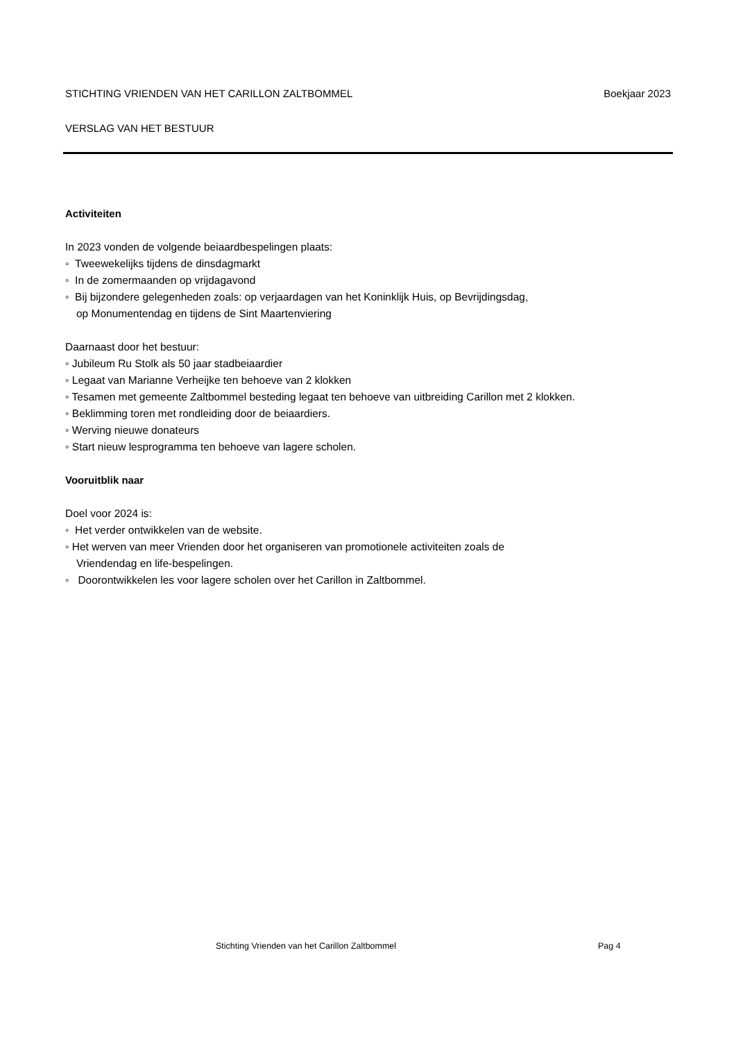STICHTING VRIENDEN VAN HET CARILLON ZALTBOMMEL Boekjaar 2023
VERSLAG VAN HET BESTUUR
Activiteiten
In 2023 vonden de volgende beiaardbespelingen plaats:
◦ Tweewekelijks tijdens de dinsdagmarkt
◦ In de zomermaanden op vrijdagavond
◦ Bij bijzondere gelegenheden zoals: op verjaardagen van het Koninklijk Huis, op Bevrijdingsdag,
op Monumentendag en tijdens de Sint Maartenviering
Daarnaast door het bestuur:
◦ Jubileum Ru Stolk als 50 jaar stadbeiaardier
◦ Legaat van Marianne Verheijke ten behoeve van 2 klokken
◦ Tesamen met gemeente Zaltbommel besteding legaat ten behoeve van uitbreiding Carillon met 2 klokken.
◦ Beklimming toren met rondleiding door de beiaardiers.
◦ Werving nieuwe donateurs
◦ Start nieuw lesprogramma ten behoeve van lagere scholen.
Vooruitblik naar
Doel voor 2024 is:
◦ Het verder ontwikkelen van de website.
◦ Het werven van meer Vrienden door het organiseren van promotionele activiteiten zoals de
Vriendendag en life-bespelingen.
◦ Doorontwikkelen les voor lagere scholen over het Carillon in Zaltbommel.
Stichting Vrienden van het Carillon Zaltbommel
Pag 4